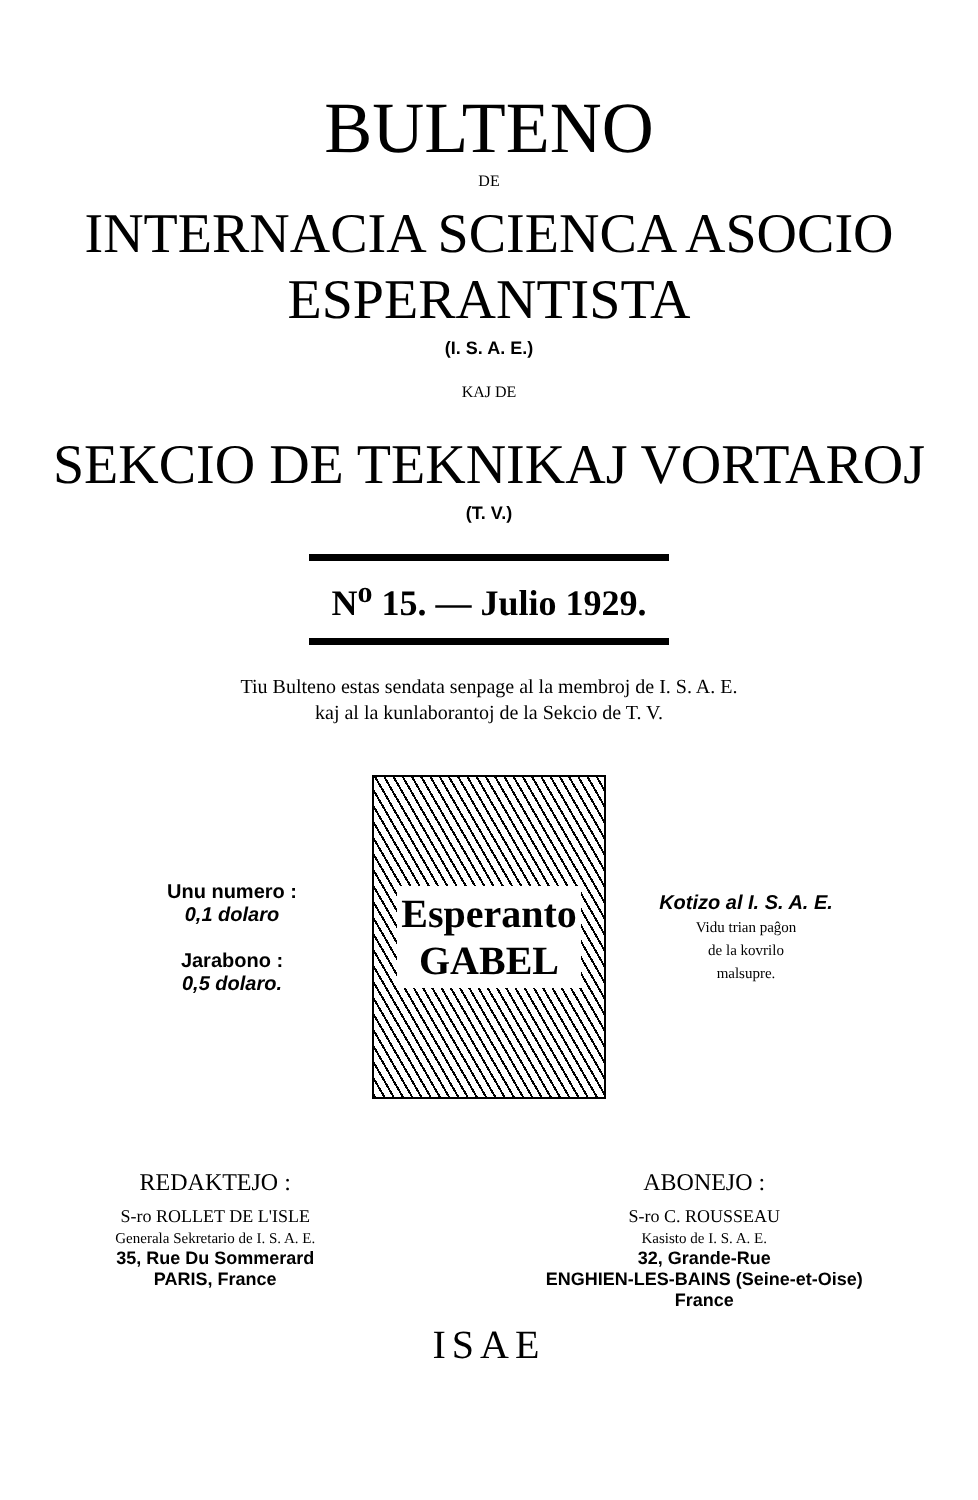BULTENO
DE
INTERNACIA SCIENCA ASOCIO
ESPERANTISTA
(I. S. A. E.)
KAJ DE
SEKCIO DE TEKNIKAJ VORTAROJ
(T. V.)
N<sup>o</sup> 15. — Julio 1929.
Tiu Bulteno estas sendata senpage al la membroj de I. S. A. E.
kaj al la kunlaborantoj de la Sekcio de T. V.
Unu numero :
0,1 dolaro
Jarabono :
0,5 dolaro.
Esperanto
GABEL
Kotizo al I. S. A. E.
Vidu trian paĝon
de la kovrilo
malsupre.
REDAKTEJO :
S-ro ROLLET DE L'ISLE
Generala Sekretario de I. S. A. E.
35, Rue Du Sommerard
PARIS, France
ABONEJO :
S-ro C. ROUSSEAU
Kasisto de I. S. A. E.
32, Grande-Rue
ENGHIEN-LES-BAINS (Seine-et-Oise)
France
ISAE